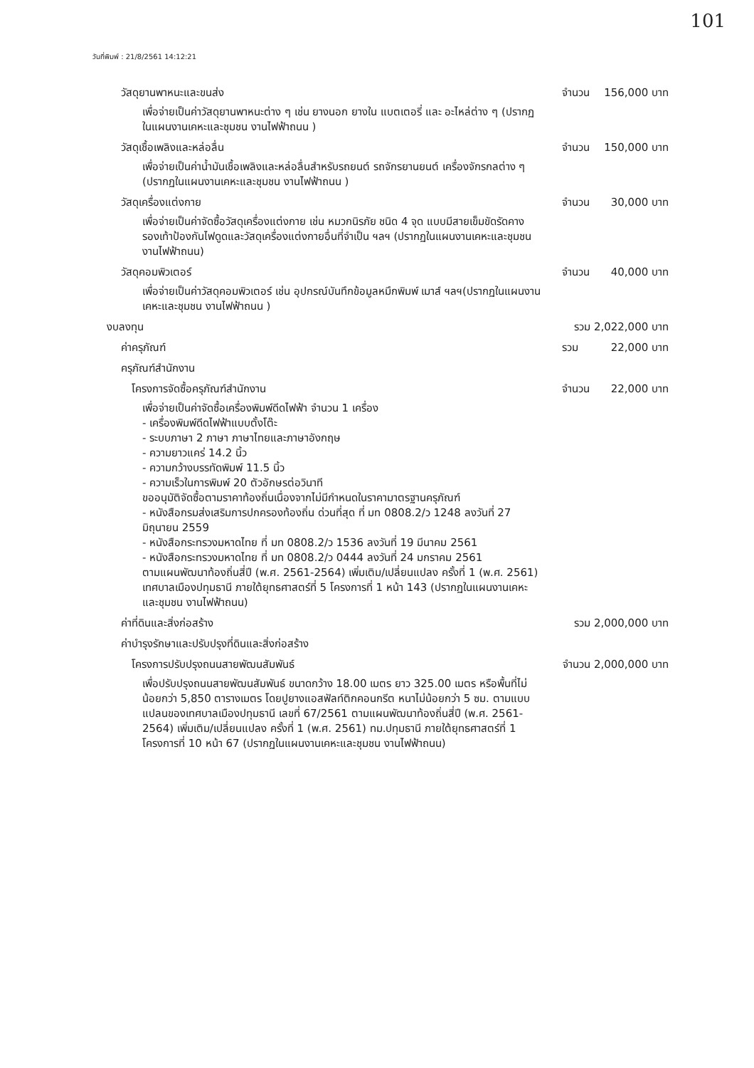101
วันที่พิมพ์ : 21/8/2561 14:12:21
วัสดุยานพาหนะและขนส่ง จำนวน 156,000 บาท
เพื่อจ่ายเป็นค่าวัสดุยานพาหนะต่าง ๆ เช่น ยางนอก ยางใน แบตเตอรี่ และ อะไหล่ต่าง ๆ (ปรากฏในแผนงานเคหะและชุมชน งานไฟฟ้าถนน )
วัสดุเชื้อเพลิงและหล่อลื่น จำนวน 150,000 บาท
เพื่อจ่ายเป็นค่าน้ำมันเชื้อเพลิงและหล่อลื่นสำหรับรถยนต์ รถจักรยานยนต์ เครื่องจักรกลต่าง ๆ (ปรากฏในแผนงานเคหะและชุมชน งานไฟฟ้าถนน )
วัสดุเครื่องแต่งกาย จำนวน 30,000 บาท
เพื่อจ่ายเป็นค่าจัดซื้อวัสดุเครื่องแต่งกาย เช่น หมวกนิรภัย ชนิด 4 จุด แบบมีสายเข็มขัดรัดคาง รองเท้าป้องกันไฟดูดและวัสดุเครื่องแต่งกายอื่นที่จำเป็น ฯลฯ (ปรากฏในแผนงานเคหะและชุมชน งานไฟฟ้าถนน)
วัสดุคอมพิวเตอร์ จำนวน 40,000 บาท
เพื่อจ่ายเป็นค่าวัสดุคอมพิวเตอร์ เช่น อุปกรณ์บันทึกข้อมูลหมึกพิมพ์ เมาส์ ฯลฯ(ปรากฏในแผนงานเคหะและชุมชน งานไฟฟ้าถนน )
งบลงทุน รวม 2,022,000 บาท
ค่าครุภัณฑ์ รวม 22,000 บาท
ครุภัณฑ์สำนักงาน
โครงการจัดซื้อครุภัณฑ์สำนักงาน จำนวน 22,000 บาท
เพื่อจ่ายเป็นค่าจัดซื้อเครื่องพิมพ์ดีดไฟฟ้า จำนวน 1 เครื่อง
- เครื่องพิมพ์ดีดไฟฟ้าแบบตั้งโต๊ะ
- ระบบภาษา 2 ภาษา ภาษาไทยและภาษาอังกฤษ
- ความยาวแคร่ 14.2 นิ้ว
- ความกว้างบรรทัดพิมพ์ 11.5 นิ้ว
- ความเร็วในการพิมพ์ 20 ตัวอักษรต่อวินาที
ขออนุมัติจัดซื้อตามราคาท้องถิ่นเนื่องจากไม่มีกำหนดในราคามาตรฐานครุภัณฑ์
- หนังสือกรมส่งเสริมการปกครองท้องถิ่น ด่วนที่สุด ที่ มท 0808.2/ว 1248 ลงวันที่ 27 มิถุนายน 2559
- หนังสือกระทรวงมหาดไทย ที่ มท 0808.2/ว 1536 ลงวันที่ 19 มีนาคม 2561
- หนังสือกระทรวงมหาดไทย ที่ มท 0808.2/ว 0444 ลงวันที่ 24 มกราคม 2561
ตามแผนพัฒนาท้องถิ่นสี่ปี (พ.ศ. 2561-2564) เพิ่มเติม/เปลี่ยนแปลง ครั้งที่ 1 (พ.ศ. 2561) เทศบาลเมืองปทุมธานี ภายใต้ยุทธศาสตร์ที่ 5 โครงการที่ 1 หน้า 143 (ปรากฏในแผนงานเคหะและชุมชน งานไฟฟ้าถนน)
ค่าที่ดินและสิ่งก่อสร้าง รวม 2,000,000 บาท
ค่าบำรุงรักษาและปรับปรุงที่ดินและสิ่งก่อสร้าง
โครงการปรับปรุงถนนสายพัฒนสัมพันธ์ จำนวน 2,000,000 บาท
เพื่อปรับปรุงถนนสายพัฒนสัมพันธ์ ขนาดกว้าง 18.00 เมตร ยาว 325.00 เมตร หรือพื้นที่ไม่น้อยกว่า 5,850 ตารางเมตร โดยปูยางแอสฟัลท์ติกคอนกรีต หนาไม่น้อยกว่า 5 ซม. ตามแบบแปลนของเทศบาลเมืองปทุมธานี เลขที่ 67/2561 ตามแผนพัฒนาท้องถิ่นสี่ปี (พ.ศ. 2561-2564) เพิ่มเติม/เปลี่ยนแปลง ครั้งที่ 1 (พ.ศ. 2561) ทม.ปทุมธานี ภายใต้ยุทธศาสตร์ที่ 1 โครงการที่ 10 หน้า 67 (ปรากฏในแผนงานเคหะและชุมชน งานไฟฟ้าถนน)